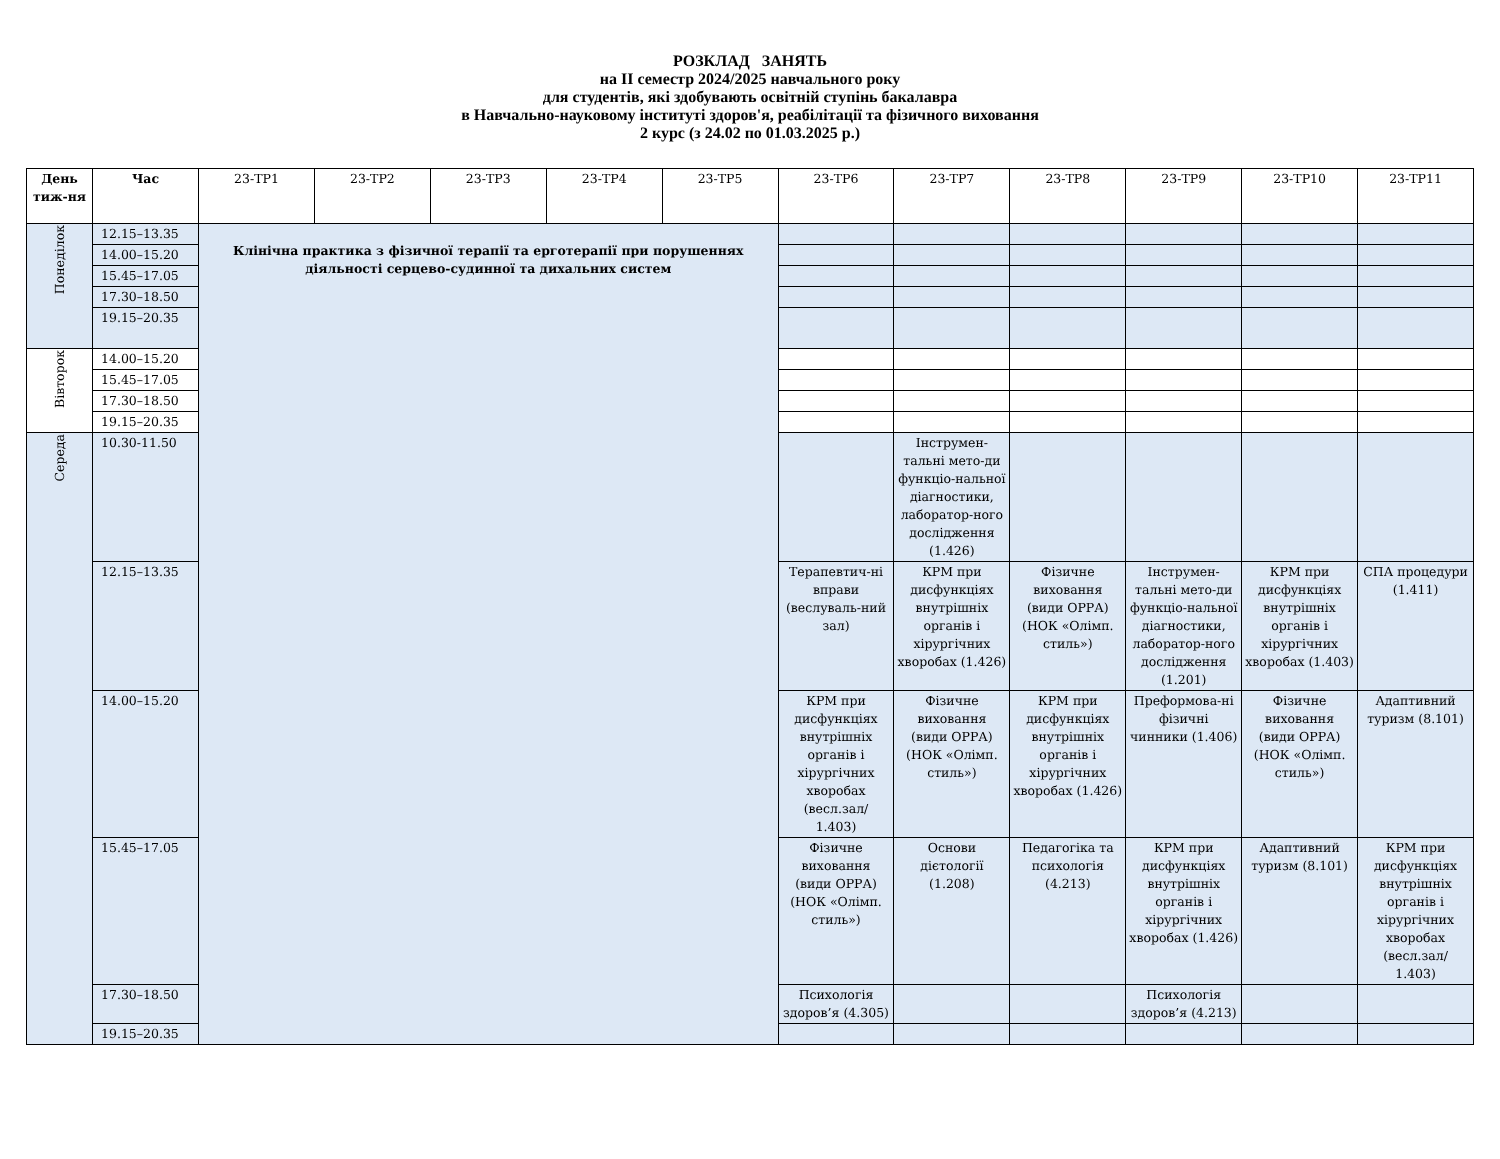РОЗКЛАД ЗАНЯТЬ
на ІІ семестр 2024/2025 навчального року
для студентів, які здобувають освітній ступінь бакалавра
в Навчально-науковому інституті здоров'я, реабілітації та фізичного виховання
2 курс (з 24.02 по 01.03.2025 р.)
| День тиж-ня | Час | 23-ТР1 | 23-ТР2 | 23-ТР3 | 23-ТР4 | 23-ТР5 | 23-ТР6 | 23-ТР7 | 23-ТР8 | 23-ТР9 | 23-ТР10 | 23-ТР11 |
| --- | --- | --- | --- | --- | --- | --- | --- | --- | --- | --- | --- | --- |
| Понеділок | 12.15–13.35 | Клінічна практика з фізичної терапії та ерготерапії при порушеннях діяльності серцево-судинної та дихальних систем | | | | | | | | | | |
| | 14.00–15.20 | | | | | | | | | | | |
| | 15.45–17.05 | | | | | | | | | | | |
| | 17.30–18.50 | | | | | | | | | | | |
| | 19.15–20.35 | | | | | | | | | | | |
| Вівторок | 14.00–15.20 | | | | | | | | | | | |
| | 15.45–17.05 | | | | | | | | | | | |
| | 17.30–18.50 | | | | | | | | | | | |
| | 19.15–20.35 | | | | | | | | | | | |
| Середа | 10.30-11.50 | | | | | | | Інструмен-тальні мето-ди функціо-нальної діагностики, лаборатор-ного дослідження (1.426) | | | | |
| | 12.15–13.35 | | | | | | Терапевтич-ні вправи (веслуваль-ний зал) | КРМ при дисфункціях внутрішніх органів і хірургічних хворобах (1.426) | Фізичне виховання (види ОРРА) (НОК «Олімп. стиль») | Інструмен-тальні мето-ди функціо-нальної діагностики, лаборатор-ного дослідження (1.201) | КРМ при дисфункціях внутрішніх органів і хірургічних хворобах (1.403) | СПА процедури (1.411) |
| | 14.00–15.20 | | | | | | КРМ при дисфункціях внутрішніх органів і хірургічних хворобах (весл.зал/ 1.403) | Фізичне виховання (види ОРРА) (НОК «Олімп. стиль») | КРМ при дисфункціях внутрішніх органів і хірургічних хворобах (1.426) | Преформова-ні фізичні чинники (1.406) | Фізичне виховання (види ОРРА) (НОК «Олімп. стиль») | Адаптивний туризм (8.101) |
| | 15.45–17.05 | | | | | | Фізичне виховання (види ОРРА) (НОК «Олімп. стиль») | Основи дієтології (1.208) | Педагогіка та психологія (4.213) | КРМ при дисфункціях внутрішніх органів і хірургічних хворобах (1.426) | Адаптивний туризм (8.101) | КРМ при дисфункціях внутрішніх органів і хірургічних хворобах (весл.зал/ 1.403) |
| | 17.30–18.50 | | | | | | Психологія здоров’я (4.305) | | | Психологія здоров’я (4.213) | | |
| | 19.15–20.35 | | | | | | | | | | | |